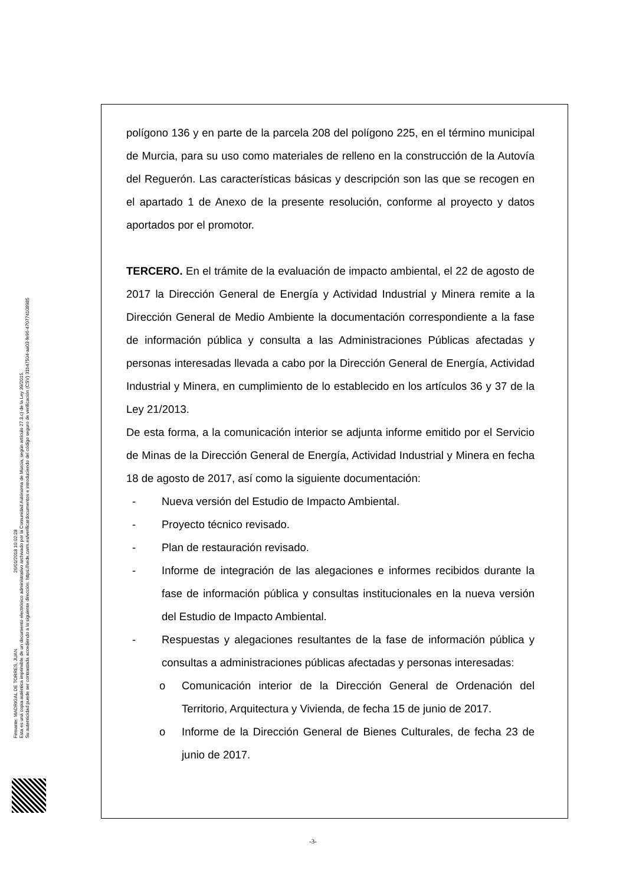Firmante: MADRIGAL DE TORRES, JUAN 26/01/2018 10:02:28
Esta es una copia auténtica imprimible de un documento electrónico administrativo archivado por la Comunidad Autónoma de Murcia, según artículo 27.3.c) de la Ley 39/2015.
Su autenticidad puede ser contrastada accediendo a la siguiente dirección: https://sede.carm.es/verificardocumentos e introduciendo del código seguro de verificación (CSV) 31b47504-aa03-fe96-470774108985
polígono 136 y en parte de la parcela 208 del polígono 225, en el término municipal de Murcia, para su uso como materiales de relleno en la construcción de la Autovía del Reguerón. Las características básicas y descripción son las que se recogen en el apartado 1 de Anexo de la presente resolución, conforme al proyecto y datos aportados por el promotor.
TERCERO. En el trámite de la evaluación de impacto ambiental, el 22 de agosto de 2017 la Dirección General de Energía y Actividad Industrial y Minera remite a la Dirección General de Medio Ambiente la documentación correspondiente a la fase de información pública y consulta a las Administraciones Públicas afectadas y personas interesadas llevada a cabo por la Dirección General de Energía, Actividad Industrial y Minera, en cumplimiento de lo establecido en los artículos 36 y 37 de la Ley 21/2013.
De esta forma, a la comunicación interior se adjunta informe emitido por el Servicio de Minas de la Dirección General de Energía, Actividad Industrial y Minera en fecha 18 de agosto de 2017, así como la siguiente documentación:
- Nueva versión del Estudio de Impacto Ambiental.
- Proyecto técnico revisado.
- Plan de restauración revisado.
- Informe de integración de las alegaciones e informes recibidos durante la fase de información pública y consultas institucionales en la nueva versión del Estudio de Impacto Ambiental.
- Respuestas y alegaciones resultantes de la fase de información pública y consultas a administraciones públicas afectadas y personas interesadas:
o Comunicación interior de la Dirección General de Ordenación del Territorio, Arquitectura y Vivienda, de fecha 15 de junio de 2017.
o Informe de la Dirección General de Bienes Culturales, de fecha 23 de junio de 2017.
-3-